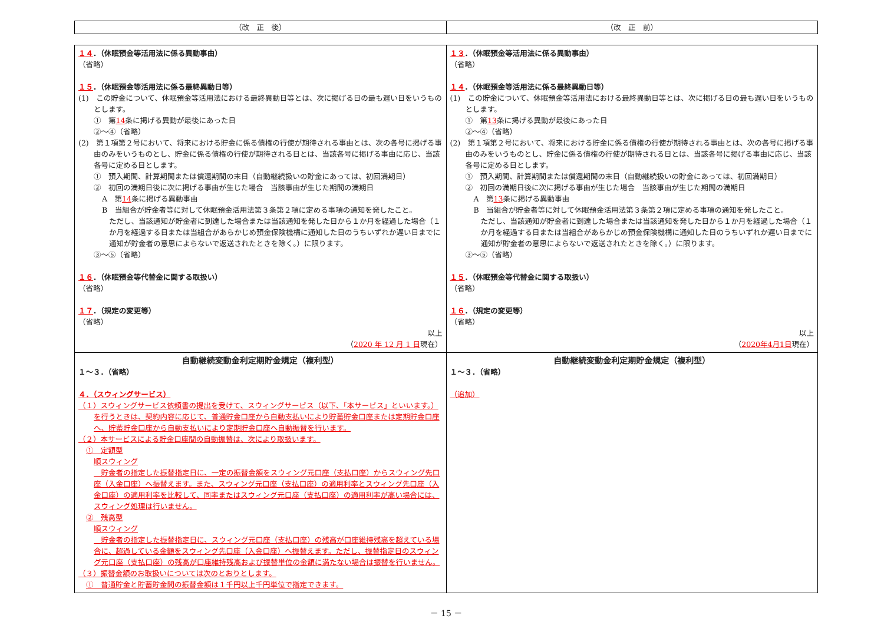| （改 正 後） | （改 正 前） |
| --- | --- |
| １４ ．（休眠預金等活用法に係る異動事由） （省略） １５ ．（休眠預金等活用法に係る最終異動日等） (1) この貯金について、休眠預金等活用法における最終異動日等とは、次に掲げる日の最も遅い日をいうものとします。 ① 第 14 条に掲げる異動が最後にあった日 ②～④（省略） (2) 第１項第２号において、将来における貯金に係る債権の行使が期待される事由とは、次の各号に掲げる事由のみをいうものとし、貯金に係る債権の行使が期待される日とは、当該各号に掲げる事由に応じ、当該各号に定める日とします。 ① 預入期間、計算期間または償還期間の末日（自動継続扱いの貯金にあっては、初回満期日） ② 初回の満期日後に次に掲げる事由が生じた場合 当該事由が生じた期間の満期日 A 第 14 条に掲げる異動事由 B 当組合が貯金者等に対して休眠預金活用法第３条第２項に定める事項の通知を発したこと。 ただし、当該通知が貯金者に到達した場合または当該通知を発した日から１か月を経過した場合（１か月を経過する日または当組合があらかじめ預金保険機構に通知した日のうちいずれか遅い日までに通知が貯金者の意思によらないで返送されたときを除く。）に限ります。 ③～⑤（省略） １６ ．（休眠預金等代替金に関する取扱い） （省略） １７ ．（規定の変更等） （省略） 以上 （ 2020 年 12 月 1 日 現在） | １３ ．（休眠預金等活用法に係る異動事由） （省略） １４ ．（休眠預金等活用法に係る最終異動日等） (1) この貯金について、休眠預金等活用法における最終異動日等とは、次に掲げる日の最も遅い日をいうものとします。 ① 第 13 条に掲げる異動が最後にあった日 ②～④（省略） (2) 第１項第２号において、将来における貯金に係る債権の行使が期待される事由とは、次の各号に掲げる事由のみをいうものとし、貯金に係る債権の行使が期待される日とは、当該各号に掲げる事由に応じ、当該各号に定める日とします。 ① 預入期間、計算期間または償還期間の末日（自動継続扱いの貯金にあっては、初回満期日） ② 初回の満期日後に次に掲げる事由が生じた場合 当該事由が生じた期間の満期日 A 第 13 条に掲げる異動事由 B 当組合が貯金者等に対して休眠預金活用法第３条第２項に定める事項の通知を発したこと。 ただし、当該通知が貯金者に到達した場合または当該通知を発した日から１か月を経過した場合（１か月を経過する日または当組合があらかじめ預金保険機構に通知した日のうちいずれか遅い日までに通知が貯金者の意思によらないで返送されたときを除く。）に限ります。 ③～⑤（省略） １５ ．（休眠預金等代替金に関する取扱い） （省略） １６ ．（規定の変更等） （省略） 以上 （ 2020年4月1日 現在） |
| 自動継続変動金利定期貯金規定（複利型） １～３．（省略） ４．（スウィングサービス） （１）スウィングサービス依頼書の提出を受けて、スウィングサービス（以下、「本サービス」といいます。）を行うときは、契約内容に応じて、普通貯金口座から自動支払いにより貯蓄貯金口座または定期貯金口座へ、貯蓄貯金口座から自動支払いにより定期貯金口座へ自動振替を行います。 （２）本サービスによる貯金口座間の自動振替は、次により取扱います。 ① 定額型 順スウィング 貯金者の指定した振替指定日に、一定の振替金額をスウィング元口座（支払口座）からスウィング先口座（入金口座）へ振替えます。また、スウィング元口座（支払口座）の適用利率とスウィング先口座（入金口座）の適用利率を比較して、同率またはスウィング元口座（支払口座）の適用利率が高い場合には、スウィング処理は行いません。 ② 残高型 順スウィング 貯金者の指定した振替指定日に、スウィング元口座（支払口座）の残高が口座維持残高を超えている場合に、超過している金額をスウィング先口座（入金口座）へ振替えます。ただし、振替指定日のスウィング元口座（支払口座）の残高が口座維持残高および振替単位の金額に満たない場合は振替を行いません。 （３）振替金額のお取扱いについては次のとおりとします。 ① 普通貯金と貯蓄貯金間の振替金額は１千円以上千円単位で指定できます。 | 自動継続変動金利定期貯金規定（複利型） １～３．（省略） （追加） |
－ 15 －